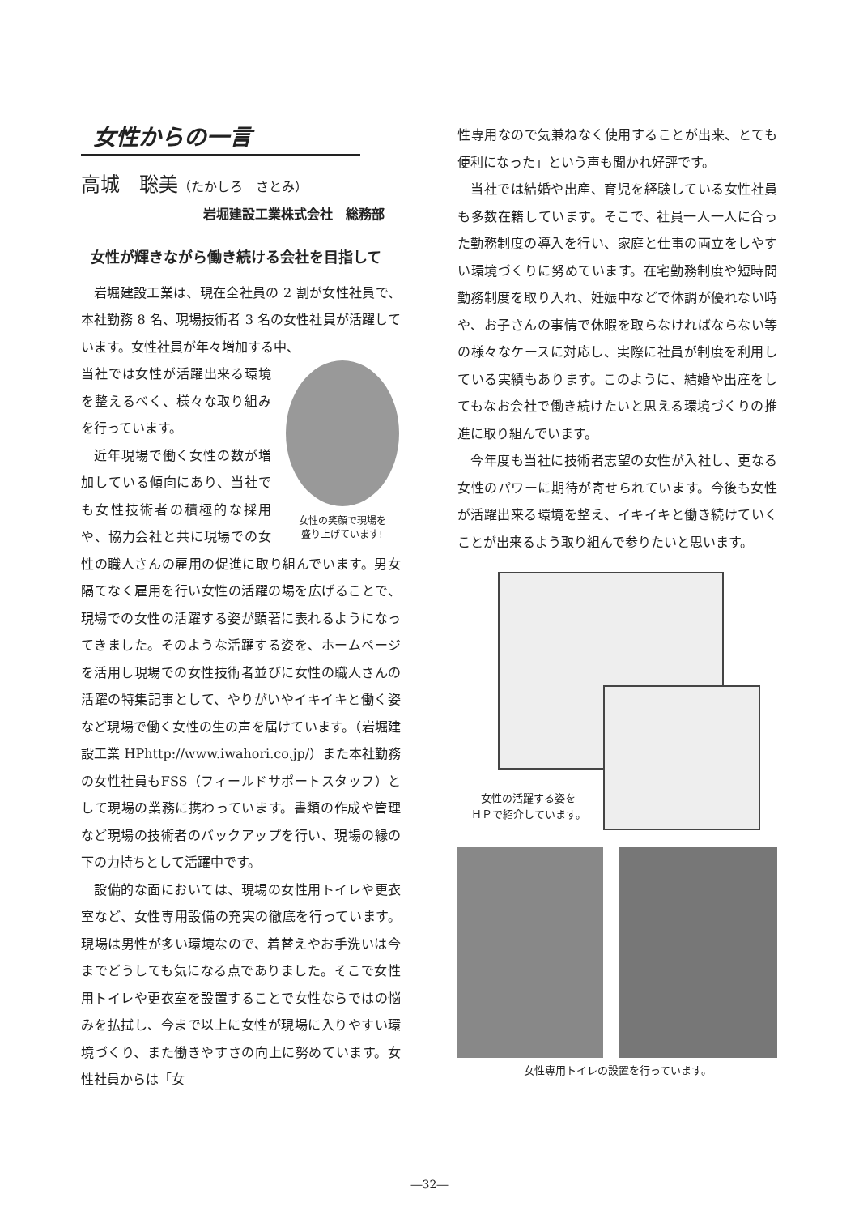女性からの一言
高城　聡美（たかしろ　さとみ）
岩堀建設工業株式会社　総務部
女性が輝きながら働き続ける会社を目指して
岩堀建設工業は、現在全社員の 2 割が女性社員で、本社勤務 8 名、現場技術者 3 名の女性社員が活躍しています。女性社員が年々増加する中、
女性の笑顔で現場を
盛り上げています!
当社では女性が活躍出来る環境を整えるべく、様々な取り組みを行っています。
近年現場で働く女性の数が増加している傾向にあり、当社でも女性技術者の積極的な採用や、協力会社と共に現場での女性の職人さんの雇用の促進に取り組んでいます。男女隔てなく雇用を行い女性の活躍の場を広げることで、現場での女性の活躍する姿が顕著に表れるようになってきました。そのような活躍する姿を、ホームページを活用し現場での女性技術者並びに女性の職人さんの活躍の特集記事として、やりがいやイキイキと働く姿など現場で働く女性の生の声を届けています。（岩堀建設工業 HPhttp://www.iwahori.co.jp/）また本社勤務の女性社員もFSS（フィールドサポートスタッフ）として現場の業務に携わっています。書類の作成や管理など現場の技術者のバックアップを行い、現場の縁の下の力持ちとして活躍中です。
設備的な面においては、現場の女性用トイレや更衣室など、女性専用設備の充実の徹底を行っています。現場は男性が多い環境なので、着替えやお手洗いは今までどうしても気になる点でありました。そこで女性用トイレや更衣室を設置することで女性ならではの悩みを払拭し、今まで以上に女性が現場に入りやすい環境づくり、また働きやすさの向上に努めています。女性社員からは「女
性専用なので気兼ねなく使用することが出来、とても便利になった」という声も聞かれ好評です。
当社では結婚や出産、育児を経験している女性社員も多数在籍しています。そこで、社員一人一人に合った勤務制度の導入を行い、家庭と仕事の両立をしやすい環境づくりに努めています。在宅勤務制度や短時間勤務制度を取り入れ、妊娠中などで体調が優れない時や、お子さんの事情で休暇を取らなければならない等の様々なケースに対応し、実際に社員が制度を利用している実績もあります。このように、結婚や出産をしてもなお会社で働き続けたいと思える環境づくりの推進に取り組んでいます。
今年度も当社に技術者志望の女性が入社し、更なる女性のパワーに期待が寄せられています。今後も女性が活躍出来る環境を整え、イキイキと働き続けていくことが出来るよう取り組んで参りたいと思います。
女性の活躍する姿を
ＨＰで紹介しています。
女性専用トイレの設置を行っています。
―32―